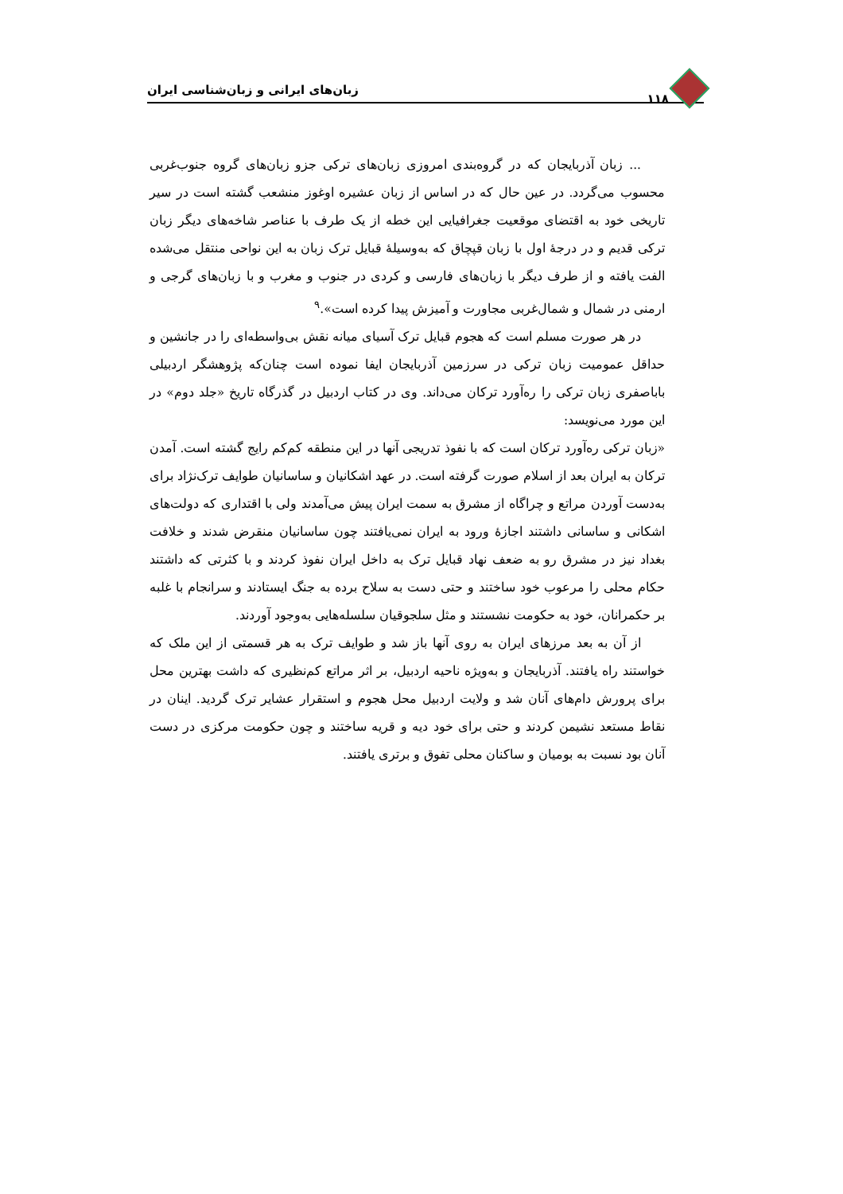۱۱۸ زبان‌های ایرانی و زبان‌شناسی ایران
... زبان آذربایجان که در گروه‌بندی امروزی زبان‌های ترکی جزو زبان‌های گروه جنوب‌غربی محسوب می‌گردد. در عین حال که در اساس از زبان عشیره اوغوز منشعب گشته است در سیر تاریخی خود به اقتضای موقعیت جغرافیایی این خطه از یک طرف با عناصر شاخه‌های دیگر زبان ترکی قدیم و در درجهٔ اول با زبان قپچاق که به‌وسیلهٔ قبایل ترک زبان به این نواحی منتقل می‌شده الفت یافته و از طرف دیگر با زبان‌های فارسی و کردی در جنوب و مغرب و با زبان‌های گرجی و ارمنی در شمال و شمال‌غربی مجاورت و آمیزش پیدا کرده است».<sup>۹</sup>
در هر صورت مسلم است که هجوم قبایل ترک آسیای میانه نقش بی‌واسطه‌ای را در جانشین و حداقل عمومیت زبان ترکی در سرزمین آذربایجان ایفا نموده است چنان‌که پژوهشگر اردبیلی باباصفری زبان ترکی را ره‌آورد ترکان می‌داند. وی در کتاب اردبیل در گذرگاه تاریخ «جلد دوم» در این مورد می‌نویسد:
«زبان ترکی ره‌آورد ترکان است که با نفوذ تدریجی آنها در این منطقه کم‌کم رایج گشته است. آمدن ترکان به ایران بعد از اسلام صورت گرفته است. در عهد اشکانیان و ساسانیان طوایف ترک‌نژاد برای به‌دست آوردن مراتع و چراگاه از مشرق به سمت ایران پیش می‌آمدند ولی با اقتداری که دولت‌های اشکانی و ساسانی داشتند اجازهٔ ورود به ایران نمی‌یافتند چون ساسانیان منقرض شدند و خلافت بغداد نیز در مشرق رو به ضعف نهاد قبایل ترک به داخل ایران نفوذ کردند و با کثرتی که داشتند حکام محلی را مرعوب خود ساختند و حتی دست به سلاح برده به جنگ ایستادند و سرانجام با غلبه بر حکمرانان، خود به حکومت نشستند و مثل سلجوقیان سلسله‌هایی به‌وجود آوردند.
از آن به بعد مرزهای ایران به روی آنها باز شد و طوایف ترک به هر قسمتی از این ملک که خواستند راه یافتند. آذربایجان و به‌ویژه ناحیه اردبیل، بر اثر مراتع کم‌نظیری که داشت بهترین محل برای پرورش دام‌های آنان شد و ولایت اردبیل محل هجوم و استقرار عشایر ترک گردید. اینان در نقاط مستعد نشیمن کردند و حتی برای خود دیه و قریه ساختند و چون حکومت مرکزی در دست آنان بود نسبت به بومیان و ساکنان محلی تفوق و برتری یافتند.